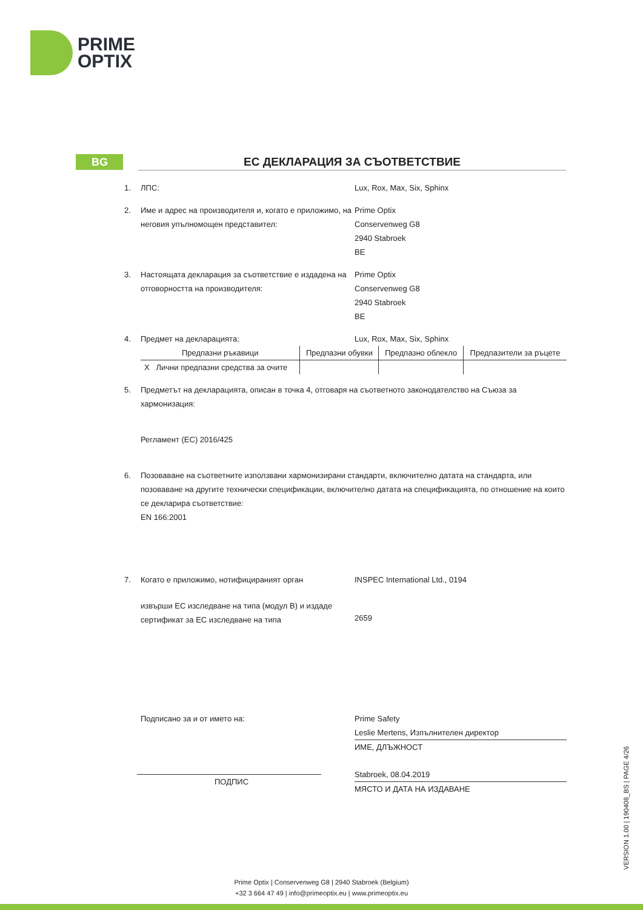PRIME
OPTIX
BG ЕС ДЕКЛАРАЦИЯ ЗА СЪОТВЕТСТВИЕ
1. ЛПС: Lux, Rox, Max, Six, Sphinx
2. Име и адрес на производителя и, когато е приложимо, на неговия упълномощен представител:
Prime Optix
Conservenweg G8
2940 Stabroek
BE
3. Настоящата декларация за съответствие е издадена на отговорността на производителя:
Prime Optix
Conservenweg G8
2940 Stabroek
BE
4. Предмет на декларацията: Lux, Rox, Max, Six, Sphinx
| Предпазни ръкавици | Предпазни обувки | Предпазно облекло | Предпазители за ръцете |
| X Лични предпазни средства за очите | | | |
5. Предметът на декларацията, описан в точка 4, отговаря на съответното законодателство на Съюза за хармонизация:
Регламент (ЕС) 2016/425
6. Позоваване на съответните използвани хармонизирани стандарти, включително датата на стандарта, или позоваване на другите технически спецификации, включително датата на спецификацията, по отношение на които се декларира съответствие:
EN 166:2001
7. Когато е приложимо, нотифицираният орган INSPEC International Ltd., 0194
извърши ЕС изследване на типа (модул B) и издаде сертификат за ЕС изследване на типа
2659
Подписано за и от името на:
ПОДПИС
Prime Safety
Leslie Mertens, Изпълнителен директор
ИМЕ, ДЛЪЖНОСТ
Stabroek, 08.04.2019
МЯСТО И ДАТА НА ИЗДАВАНЕ
VERSION 1.00 | 190408_BS | PAGE 4/26
Prime Optix | Conservenweg G8 | 2940 Stabroek (Belgium)
+32 3 664 47 49 | info@primeoptix.eu | www.primeoptix.eu